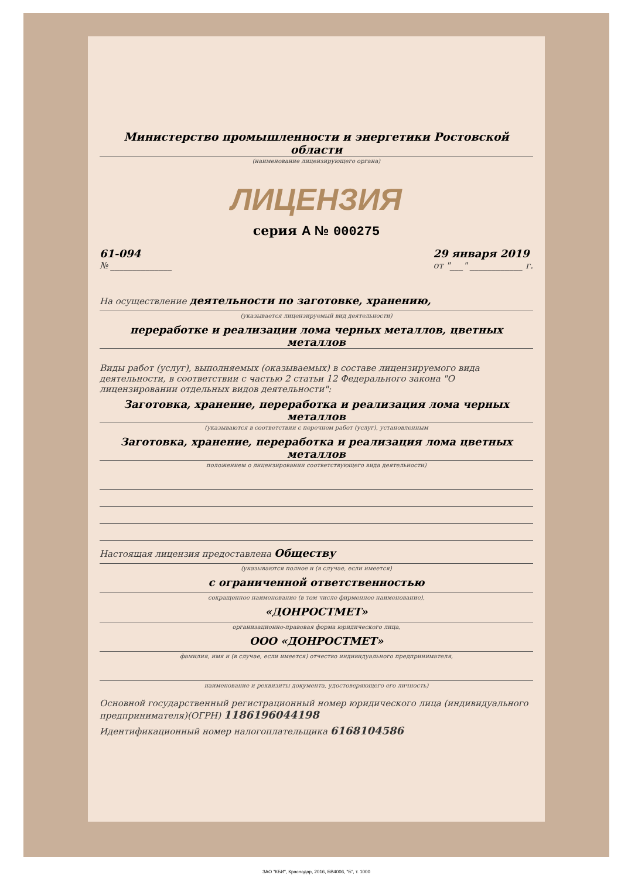Министерство промышленности и энергетики Ростовской области
(наименование лицензирующего органа)
ЛИЦЕНЗИЯ
серия А № 000275
61-094
№ ______________
29 января 2019
от "___" ____________ г.
На осуществление деятельности по заготовке, хранению,
(указывается лицензируемый вид деятельности)
переработке и реализации лома черных металлов, цветных металлов
Виды работ (услуг), выполняемых (оказываемых) в составе лицензируемого вида деятельности, в соответствии с частью 2 статьи 12 Федерального закона "О лицензировании отдельных видов деятельности":
Заготовка, хранение, переработка и реализация лома черных металлов
(указываются в соответствии с перечнем работ (услуг), установленным
Заготовка, хранение, переработка и реализация лома цветных металлов
положением о лицензировании соответствующего вида деятельности)
Настоящая лицензия предоставлена Обществу
(указываются полное и (в случае, если имеется)
с ограниченной ответственностью
сокращенное наименование (в том числе фирменное наименование),
«ДОНРОСТМЕТ»
организационно-правовая форма юридического лица,
ООО «ДОНРОСТМЕТ»
фамилия, имя и (в случае, если имеется) отчество индивидуального предпринимателя,
наименование и реквизиты документа, удостоверяющего его личность)
Основной государственный регистрационный номер юридического лица (индивидуального предпринимателя)(ОГРН) 1186196044198
Идентификационный номер налогоплательщика 6168104586
ЗАО "КБИ", Краснодар, 2016, БВ4006, "Б", т. 1000